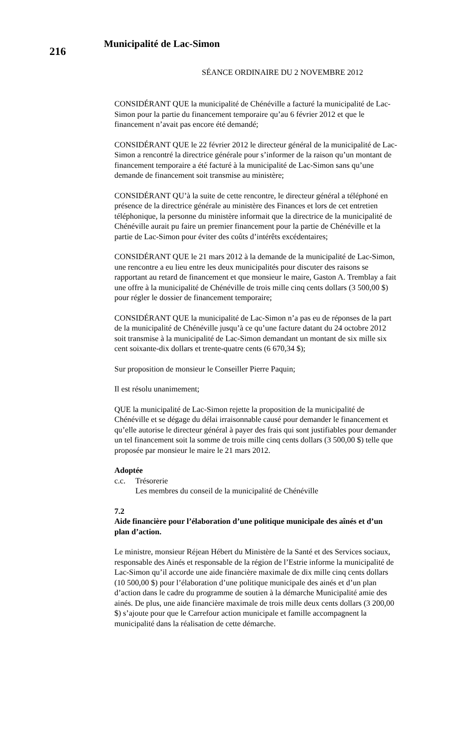216
Municipalité de Lac-Simon
SÉANCE ORDINAIRE DU 2 NOVEMBRE 2012
CONSIDÉRANT QUE la municipalité de Chénéville a facturé la municipalité de Lac-Simon pour la partie du financement temporaire qu’au 6 février 2012 et que le financement n’avait pas encore été demandé;
CONSIDÉRANT QUE le 22 février 2012 le directeur général de la municipalité de Lac-Simon a rencontré la directrice générale pour s’informer de la raison qu’un montant de financement temporaire a été facturé à la municipalité de Lac-Simon sans qu’une demande de financement soit transmise au ministère;
CONSIDÉRANT QU’à la suite de cette rencontre, le directeur général a téléphoné en présence de la directrice générale au ministère des Finances et lors de cet entretien téléphonique, la personne du ministère informait que la directrice de la municipalité de Chénéville aurait pu faire un premier financement pour la partie de Chénéville et la partie de Lac-Simon pour éviter des coûts d’intérêts excédentaires;
CONSIDÉRANT QUE le 21 mars 2012 à la demande de la municipalité de Lac-Simon, une rencontre a eu lieu entre les deux municipalités pour discuter des raisons se rapportant au retard de financement et que monsieur le maire, Gaston A. Tremblay a fait une offre à la municipalité de Chénéville de trois mille cinq cents dollars (3 500,00 $) pour régler le dossier de financement temporaire;
CONSIDÉRANT QUE la municipalité de Lac-Simon n’a pas eu de réponses de la part de la municipalité de Chénéville jusqu’à ce qu’une facture datant du 24 octobre 2012 soit transmise à la municipalité de Lac-Simon demandant un montant de six mille six cent soixante-dix dollars et trente-quatre cents (6 670,34 $);
Sur proposition de monsieur le Conseiller Pierre Paquin;
Il est résolu unanimement;
QUE la municipalité de Lac-Simon rejette la proposition de la municipalité de Chénéville et se dégage du délai irraisonnable causé pour demander le financement et qu’elle autorise le directeur général à payer des frais qui sont justifiables pour demander un tel financement soit la somme de trois mille cinq cents dollars (3 500,00 $) telle que proposée par monsieur le maire le 21 mars 2012.
Adoptée
c.c. Trésorerie
Les membres du conseil de la municipalité de Chénéville
7.2
Aide financière pour l’élaboration d’une politique municipale des aînés et d’un plan d’action.
Le ministre, monsieur Réjean Hébert du Ministère de la Santé et des Services sociaux, responsable des Ainés et responsable de la région de l’Estrie informe la municipalité de Lac-Simon qu’il accorde une aide financière maximale de dix mille cinq cents dollars (10 500,00 $) pour l’élaboration d’une politique municipale des ainés et d’un plan d’action dans le cadre du programme de soutien à la démarche Municipalité amie des ainés. De plus, une aide financière maximale de trois mille deux cents dollars (3 200,00 $) s’ajoute pour que le Carrefour action municipale et famille accompagnent la municipalité dans la réalisation de cette démarche.